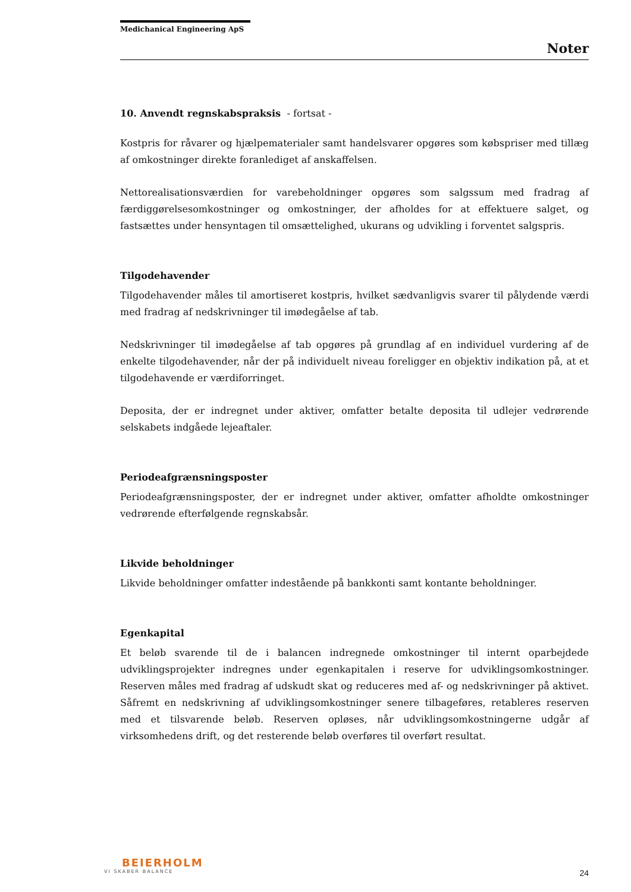Medichanical Engineering ApS
Noter
10. Anvendt regnskabspraksis - fortsat -
Kostpris for råvarer og hjælpematerialer samt handelsvarer opgøres som købspriser med tillæg af omkostninger direkte foranlediget af anskaffelsen.
Nettorealisationsværdien for varebeholdninger opgøres som salgssum med fradrag af færdiggørelsesomkostninger og omkostninger, der afholdes for at effektuere salget, og fastsættes under hensyntagen til omsættelighed, ukurans og udvikling i forventet salgspris.
Tilgodehavender
Tilgodehavender måles til amortiseret kostpris, hvilket sædvanligvis svarer til pålydende værdi med fradrag af nedskrivninger til imødegåelse af tab.
Nedskrivninger til imødegåelse af tab opgøres på grundlag af en individuel vurdering af de enkelte tilgodehavender, når der på individuelt niveau foreligger en objektiv indikation på, at et tilgodehavende er værdiforringet.
Deposita, der er indregnet under aktiver, omfatter betalte deposita til udlejer vedrørende selskabets indgåede lejeaftaler.
Periodeafgrænsningsposter
Periodeafgrænsningsposter, der er indregnet under aktiver, omfatter afholdte omkostninger vedrørende efterfølgende regnskabsår.
Likvide beholdninger
Likvide beholdninger omfatter indestående på bankkonti samt kontante beholdninger.
Egenkapital
Et beløb svarende til de i balancen indregnede omkostninger til internt oparbejdede udviklingsprojekter indregnes under egenkapitalen i reserve for udviklingsomkostninger. Reserven måles med fradrag af udskudt skat og reduceres med af- og nedskrivninger på aktivet. Såfremt en nedskrivning af udviklingsomkostninger senere tilbageføres, retableres reserven med et tilsvarende beløb. Reserven opløses, når udviklingsomkostningerne udgår af virksomhedens drift, og det resterende beløb overføres til overført resultat.
BEIERHOLM
VI SKABER BALANCE
24